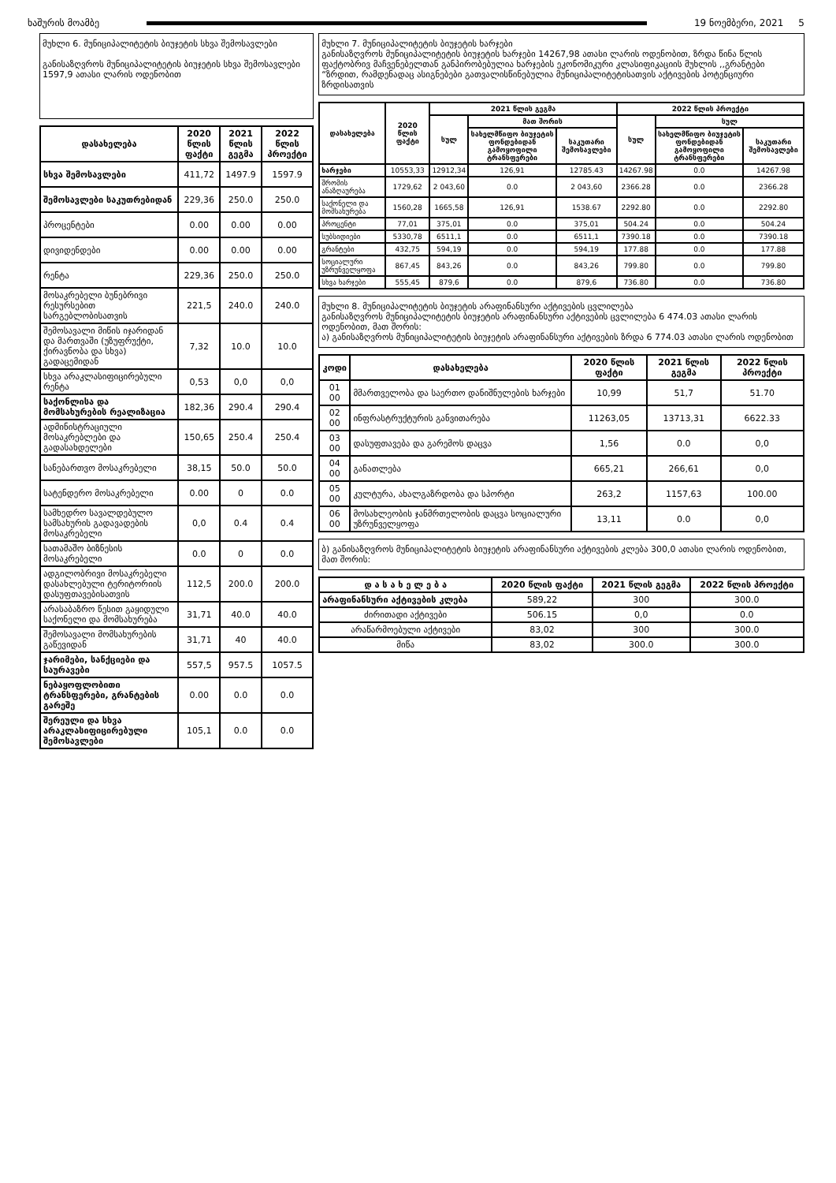ხაშურის მოამბე 19 ნოემბერი, 2021 5
მუხლი 6. მუნიციპალიტეტის ბიუჯეტის სხვა შემოსავლები
განისაზღვროს მუნიციპალიტეტის ბიუჯეტის სხვა შემოსავლები 1597,9 ათასი ლარის ოდენობით
| დასახელება | 2020 წლის ფაქტი | 2021 წლის გეგმა | 2022 წლის პროექტი |
| --- | --- | --- | --- |
| სხვა შემოსავლები | 411,72 | 1497.9 | 1597.9 |
| შემოსავლები საკუთრებიდან | 229,36 | 250.0 | 250.0 |
| პროცენტები | 0.00 | 0.00 | 0.00 |
| დივიდენდები | 0.00 | 0.00 | 0.00 |
| რენტა | 229,36 | 250.0 | 250.0 |
| მოსაკრებელი ბუნებრივი რესურსებით სარგებლობისათვის | 221,5 | 240.0 | 240.0 |
| შემოსავალი მიწის იჯარიდან და მართვაში (უზუფრუქტი, ქირავნობა და სხვა) გადაცემიდან | 7,32 | 10.0 | 10.0 |
| სხვა არაკლასიფიცირებული რენტა | 0,53 | 0,0 | 0,0 |
| საქონლისა და მომსახურების რეალიზაცია | 182,36 | 290.4 | 290.4 |
| ადმინისტრაციული მოსაკრებლები და გადასახდელები | 150,65 | 250.4 | 250.4 |
| სანებართვო მოსაკრებელი | 38,15 | 50.0 | 50.0 |
| სატენდერო მოსაკრებელი | 0.00 | 0 | 0.0 |
| სამხედრო სავალდებულო სამსახურის გადავადების მოსაკრებელი | 0,0 | 0.4 | 0.4 |
| სათამაშო ბიზნესის მოსაკრებელი | 0.0 | 0 | 0.0 |
| ადგილობრივი მოსაკრებელი დასახლებული ტერიტორიის დასუფთავებისათვის | 112,5 | 200.0 | 200.0 |
| არასაბაზრო წესით გაყიდული საქონელი და მომსახურება | 31,71 | 40.0 | 40.0 |
| შემოსავალი მომსახურების გაწევიდან | 31,71 | 40 | 40.0 |
| ჯარიმები, სანქციები და საურავები | 557,5 | 957.5 | 1057.5 |
| ნებაყოფლობითი ტრანსფერები, გრანტების გარეშე | 0.00 | 0.0 | 0.0 |
| შერეული და სხვა არაკლასიფიცირებული შემოსავლები | 105,1 | 0.0 | 0.0 |
მუხლი 7. მუნიციპალიტეტის ბიუჯეტის ხარჯები
განისაზღვროს მუნიციპალიტეტის ბიუჯეტის ხარჯები 14267,98 ათასი ლარის ოდენობით, ზრდა წინა წლის ფაქტობრივ მაჩვენებელთან განპირობებულია ხარჯების ეკონომიკური კლასიფიკაციის მუხლის ,,გრანტები “ზრდით, რამდენადაც ასიგნებები გათვალისწინებულია მუნიციპალიტეტისათვის აქტივების პოტენციური ზრდისათვის
| დასახელება | 2020 წლის ფაქტი | 2021 წლის გეგმა | | | 2022 წლის პროექტი | | |
| --- | --- | --- | --- | --- | --- | --- | --- |
| | | სულ | მათ შორის | | სულ | სულ | |
| | | | სახელმწიფო ბიუჯეტის ფონდებიდან გამოყოფილი ტრანსფერები | საკუთარი შემოსავლები | | სახელმწიფო ბიუჯეტის ფონდებიდან გამოყოფილი ტრანსფერები | საკუთარი შემოსავლები |
| ხარჯები | 10553,33 | 12912,34 | 126,91 | 12785.43 | 14267.98 | 0.0 | 14267.98 |
| შრომის ანაზღაურება | 1729,62 | 2 043,60 | 0.0 | 2 043,60 | 2366.28 | 0.0 | 2366.28 |
| საქონელი და მომსახურება | 1560,28 | 1665,58 | 126,91 | 1538.67 | 2292.80 | 0.0 | 2292.80 |
| პროცენტი | 77,01 | 375,01 | 0.0 | 375,01 | 504.24 | 0.0 | 504.24 |
| სუბსიდიები | 5330,78 | 6511,1 | 0.0 | 6511,1 | 7390.18 | 0.0 | 7390.18 |
| გრანტები | 432,75 | 594,19 | 0.0 | 594,19 | 177.88 | 0.0 | 177.88 |
| სოციალური უზრუნველყოფა | 867,45 | 843,26 | 0.0 | 843,26 | 799.80 | 0.0 | 799.80 |
| სხვა ხარჯები | 555,45 | 879,6 | 0.0 | 879,6 | 736.80 | 0.0 | 736.80 |
მუხლი 8. მუნიციპალიტეტის ბიუჯეტის არაფინანსური აქტივების ცვლილება
განისაზღვროს მუნიციპალიტეტის ბიუჯეტის არაფინანსური აქტივების ცვლილება 6 474.03 ათასი ლარის ოდენობით, მათ შორის:
ა) განისაზღვროს მუნიციპალიტეტის ბიუჯეტის არაფინანსური აქტივების ზრდა 6 774.03 ათასი ლარის ოდენობით
| კოდი | დასახელება | 2020 წლის ფაქტი | 2021 წლის გეგმა | 2022 წლის პროექტი |
| --- | --- | --- | --- | --- |
| 01 00 | მმართველობა და საერთო დანიშნულების ხარჯები | 10,99 | 51,7 | 51.70 |
| 02 00 | ინფრასტრუქტურის განვითარება | 11263,05 | 13713,31 | 6622.33 |
| 03 00 | დასუფთავება და გარემოს დაცვა | 1,56 | 0.0 | 0,0 |
| 04 00 | განათლება | 665,21 | 266,61 | 0,0 |
| 05 00 | კულტურა, ახალგაზრდობა და სპორტი | 263,2 | 1157,63 | 100.00 |
| 06 00 | მოსახლეობის ჯანმრთელობის დაცვა სოციალური უზრუნველყოფა | 13,11 | 0.0 | 0,0 |
ბ) განისაზღვროს მუნიციპალიტეტის ბიუჯეტის არაფინანსური აქტივების კლება 300,0 ათასი ლარის ოდენობით, მათ შორის:
| დ ა ს ა ხ ე ლ ე ბ ა | 2020 წლის ფაქტი | 2021 წლის გეგმა | 2022 წლის პროექტი |
| --- | --- | --- | --- |
| არაფინანსური აქტივების კლება | 589,22 | 300 | 300.0 |
| ძირითადი აქტივები | 506.15 | 0,0 | 0.0 |
| არაწარმოებული აქტივები | 83,02 | 300 | 300.0 |
| მიწა | 83,02 | 300.0 | 300.0 |